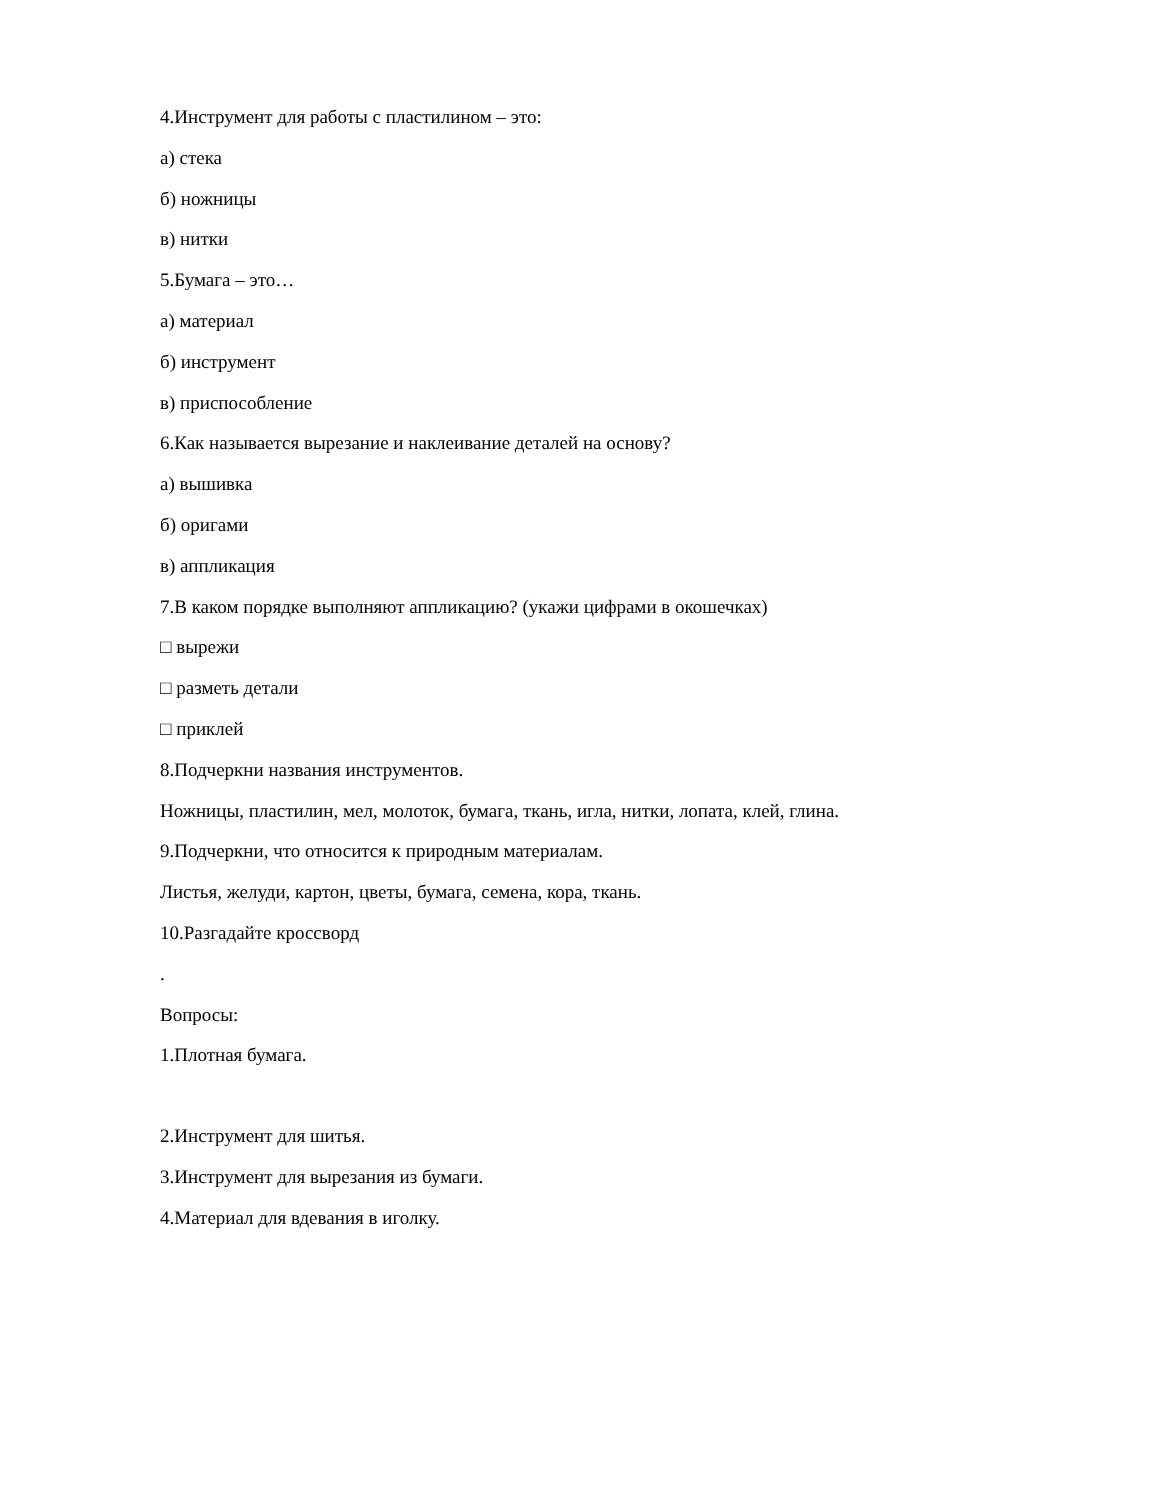4.Инструмент для работы с пластилином – это:
а) стека
б) ножницы
в) нитки
5.Бумага – это…
а) материал
б) инструмент
в) приспособление
6.Как называется вырезание и наклеивание деталей на основу?
а) вышивка
б) оригами
в) аппликация
7.В каком порядке выполняют аппликацию? (укажи цифрами в окошечках)
□ вырежи
□ разметь детали
□ приклей
8.Подчеркни названия инструментов.
Ножницы, пластилин, мел, молоток, бумага, ткань, игла, нитки, лопата, клей, глина.
9.Подчеркни, что относится к природным материалам.
Листья, желуди, картон, цветы, бумага, семена, кора, ткань.
10.Разгадайте кроссворд
.
Вопросы:
1.Плотная бумага.
2.Инструмент для шитья.
3.Инструмент для вырезания из бумаги.
4.Материал для вдевания в иголку.